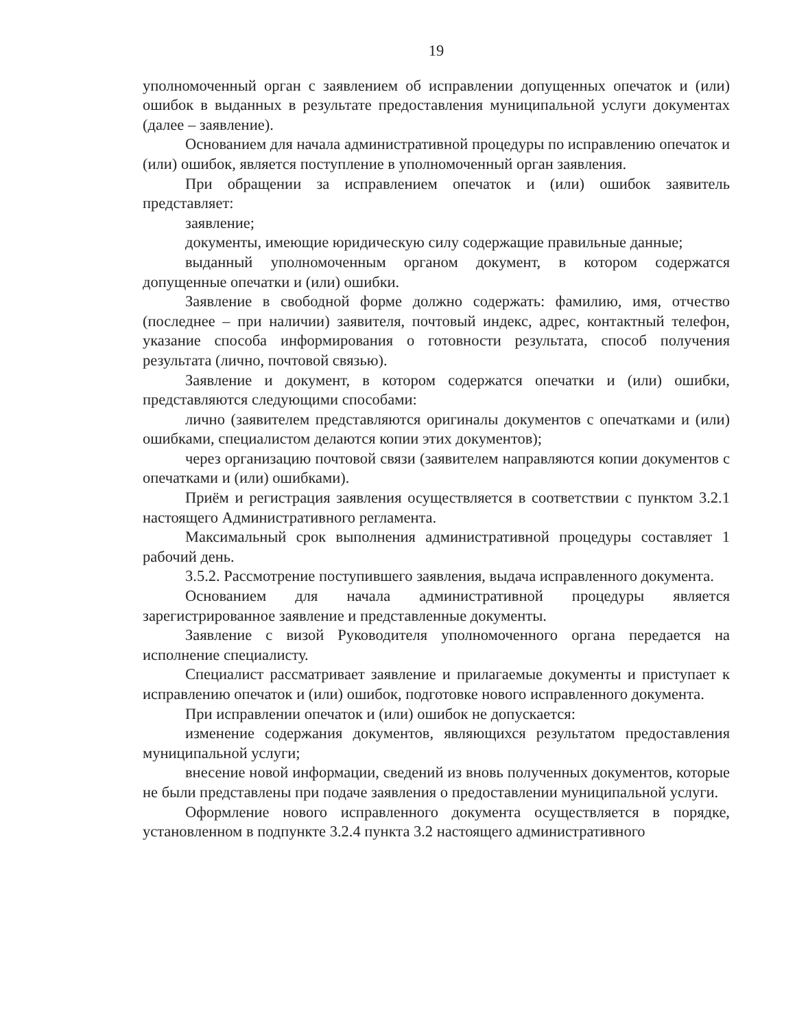19
уполномоченный орган с заявлением об исправлении допущенных опечаток и (или) ошибок в выданных в результате предоставления муниципальной услуги документах (далее – заявление).
Основанием для начала административной процедуры по исправлению опечаток и (или) ошибок, является поступление в уполномоченный орган заявления.
При обращении за исправлением опечаток и (или) ошибок заявитель представляет:
заявление;
документы, имеющие юридическую силу содержащие правильные данные;
выданный уполномоченным органом документ, в котором содержатся допущенные опечатки и (или) ошибки.
Заявление в свободной форме должно содержать: фамилию, имя, отчество (последнее – при наличии) заявителя, почтовый индекс, адрес, контактный телефон, указание способа информирования о готовности результата, способ получения результата (лично, почтовой связью).
Заявление и документ, в котором содержатся опечатки и (или) ошибки, представляются следующими способами:
лично (заявителем представляются оригиналы документов с опечатками и (или) ошибками, специалистом делаются копии этих документов);
через организацию почтовой связи (заявителем направляются копии документов с опечатками и (или) ошибками).
Приём и регистрация заявления осуществляется в соответствии с пунктом 3.2.1 настоящего Административного регламента.
Максимальный срок выполнения административной процедуры составляет 1 рабочий день.
3.5.2. Рассмотрение поступившего заявления, выдача исправленного документа.
Основанием для начала административной процедуры является зарегистрированное заявление и представленные документы.
Заявление с визой Руководителя уполномоченного органа передается на исполнение специалисту.
Специалист рассматривает заявление и прилагаемые документы и приступает к исправлению опечаток и (или) ошибок, подготовке нового исправленного документа.
При исправлении опечаток и (или) ошибок не допускается:
изменение содержания документов, являющихся результатом предоставления муниципальной услуги;
внесение новой информации, сведений из вновь полученных документов, которые не были представлены при подаче заявления о предоставлении муниципальной услуги.
Оформление нового исправленного документа осуществляется в порядке, установленном в подпункте 3.2.4 пункта 3.2 настоящего административного